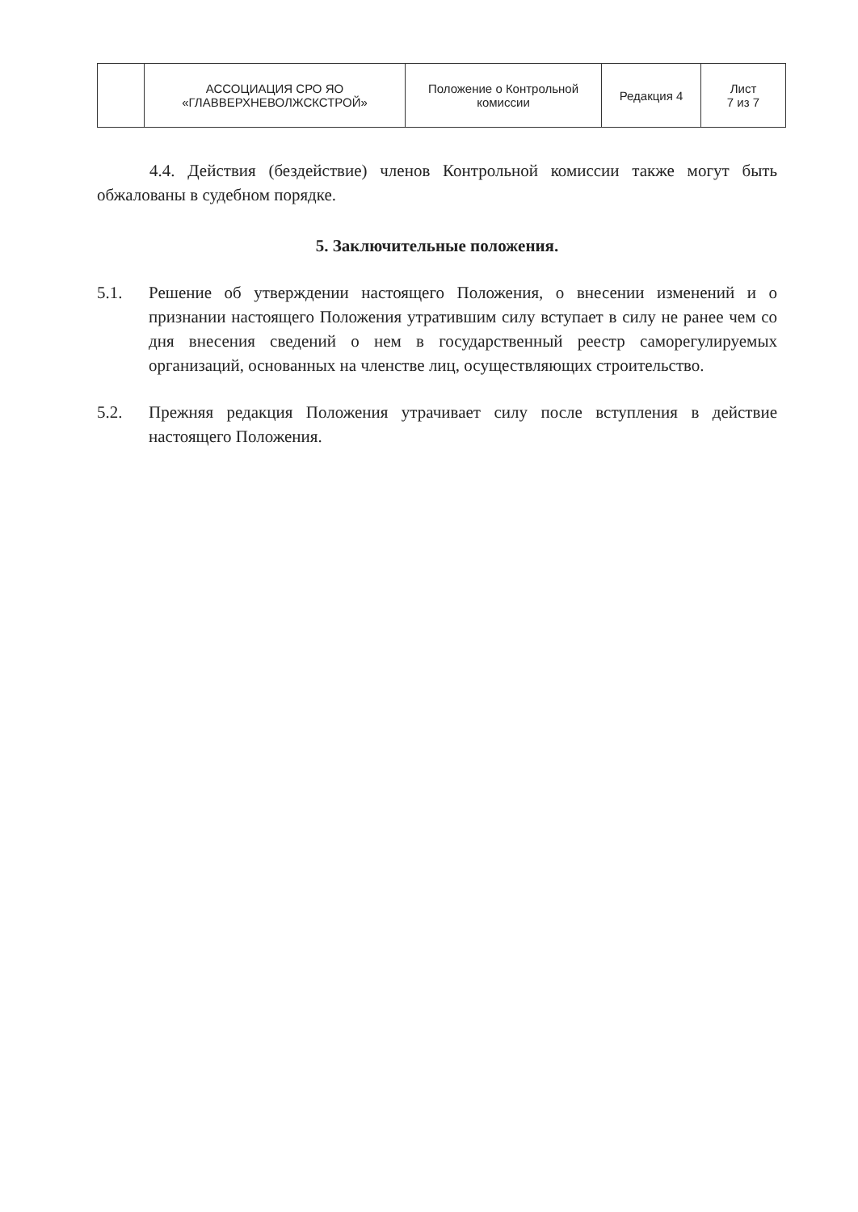| | АССОЦИАЦИЯ СРО ЯО «ГЛАВВЕРХНЕВОЛЖСКСТРОЙ» | Положение о Контрольной комиссии | Редакция 4 | Лист 7 из 7 |
4.4. Действия (бездействие) членов Контрольной комиссии также могут быть обжалованы в судебном порядке.
5. Заключительные положения.
5.1. Решение об утверждении настоящего Положения, о внесении изменений и о признании настоящего Положения утратившим силу вступает в силу не ранее чем со дня внесения сведений о нем в государственный реестр саморегулируемых организаций, основанных на членстве лиц, осуществляющих строительство.
5.2. Прежняя редакция Положения утрачивает силу после вступления в действие настоящего Положения.